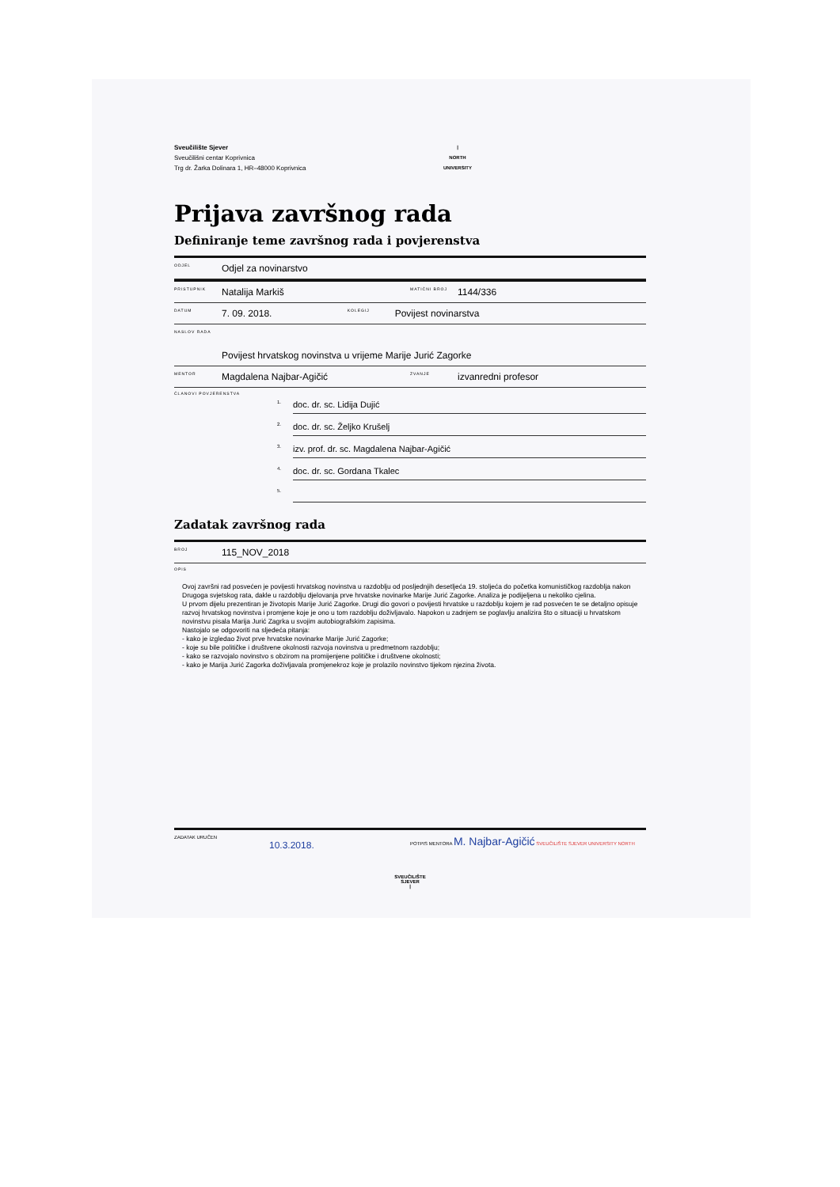Sveučilište Sjever
Sveučilišni centar Koprivnica
Trg dr. Žarka Dolinara 1, HR–48000 Koprivnica
|
NORTH
UNIVERSITY
Prijava završnog rada
Definiranje teme završnog rada i povjerenstva
ODJEL Odjel za novinarstvo
PRISTUPNIK Natalija Markiš MATIČNI BROJ 1144/336
DATUM 7. 09. 2018. KOLEGIJ Povijest novinarstva
NASLOV RADA Povijest hrvatskog novinstva u vrijeme Marije Jurić Zagorke
MENTOR Magdalena Najbar-Agičić ZVANJE izvanredni profesor
ČLANOVI POVJERENSTVA
1.
doc. dr. sc. Lidija Dujić
2.
doc. dr. sc. Željko Krušelj
3.
izv. prof. dr. sc. Magdalena Najbar-Agičić
4.
doc. dr. sc. Gordana Tkalec
5.
Zadatak završnog rada
BROJ 115_NOV_2018
OPIS
Ovoj završni rad posvećen je povijesti hrvatskog novinstva u razdoblju od posljednjih desetljeća 19. stoljeća do početka komunističkog razdoblja nakon Drugoga svjetskog rata, dakle u razdoblju djelovanja prve hrvatske novinarke Marije Jurić Zagorke. Analiza je podijeljena u nekoliko cjelina.
U prvom dijelu prezentiran je životopis Marije Jurić Zagorke. Drugi dio govori o povijesti hrvatske u razdoblju kojem je rad posvećen te se detaljno opisuje razvoj hrvatskog novinstva i promjene koje je ono u tom razdoblju doživljavalo. Napokon u zadnjem se poglavlju analizira što o situaciji u hrvatskom novinstvu pisala Marija Jurić Zagrka u svojim autobiografskim zapisima.
Nastojalo se odgovoriti na sljedeća pitanja:
- kako je izgledao život prve hrvatske novinarke Marije Jurić Zagorke;
- koje su bile političke i društvene okolnosti razvoja novinstva u predmetnom razdoblju;
- kako se razvojalo novinstvo s obzirom na promijenjene političke i društvene okolnosti;
- kako je Marija Jurić Zagorka doživljavala promjenekroz koje je prolazilo novinstvo tijekom njezina života.
ZADATAK URUČEN
10.3.2018.
POTPIS MENTORA M. Najbar-Agičić SVEUČILIŠTE SJEVER UNIVERSITY NORTH
SVEUČILIŠTE
SJEVER
|